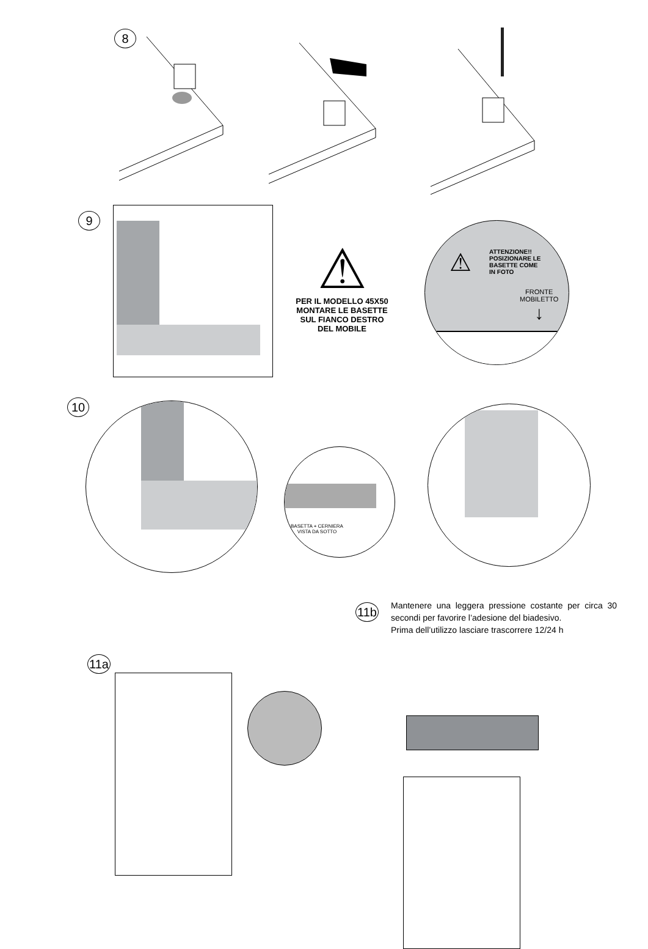8
9
⚠
PER IL MODELLO 45X50
MONTARE LE BASETTE
SUL FIANCO DESTRO
DEL MOBILE
⚠
ATTENZIONE!!
POSIZIONARE LE
BASETTE COME
IN FOTO
FRONTE
MOBILETTO
↓
10
BASETTA + CERNIERA
VISTA DA SOTTO
11b
Mantenere una leggera pressione costante per circa 30 secondi per favorire l’adesione del biadesivo.
Prima dell’utilizzo lasciare trascorrere 12/24 h
11a